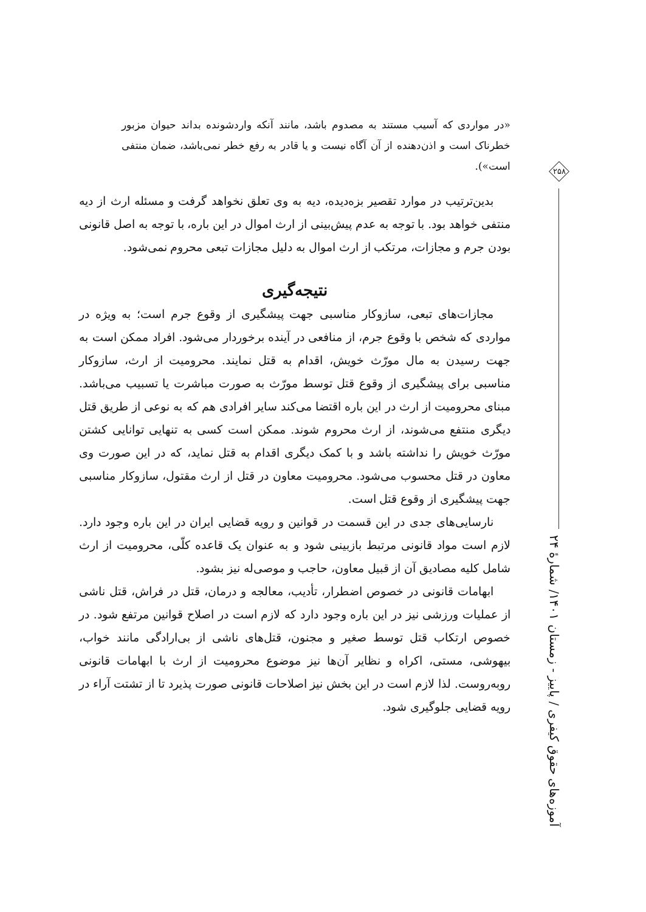«در مواردی که آسیب مستند به مصدوم باشد، مانند آنکه واردشونده بداند حیوان مزبور خطرناک است و اذن‌دهنده از آن آگاه نیست و یا قادر به رفع خطر نمی‌باشد، ضمان منتفی است»).
بدین‌ترتیب در موارد تقصیر بزه‌دیده، دیه به وی تعلق نخواهد گرفت و مسئله ارث از دیه منتفی خواهد بود. با توجه به عدم پیش‌بینی از ارث اموال در این باره، با توجه به اصل قانونی بودن جرم و مجازات، مرتکب از ارث اموال به دلیل مجازات تبعی محروم نمی‌شود.
نتیجه‌گیری
مجازات‌های تبعی، سازوکار مناسبی جهت پیشگیری از وقوع جرم است؛ به ویژه در مواردی که شخص با وقوع جرم، از منافعی در آینده برخوردار می‌شود. افراد ممکن است به جهت رسیدن به مال مورّث خویش، اقدام به قتل نمایند. محرومیت از ارث، سازوکار مناسبی برای پیشگیری از وقوع قتل توسط مورّث به صورت مباشرت یا تسبیب می‌باشد. مبنای محرومیت از ارث در این باره اقتضا می‌کند سایر افرادی هم که به نوعی از طریق قتل دیگری منتفع می‌شوند، از ارث محروم شوند. ممکن است کسی به تنهایی توانایی کشتن مورّث خویش را نداشته باشد و با کمک دیگری اقدام به قتل نماید، که در این صورت وی معاون در قتل محسوب می‌شود. محرومیت معاون در قتل از ارث مقتول، سازوکار مناسبی جهت پیشگیری از وقوع قتل است.
نارسایی‌های جدی در این قسمت در قوانین و رویه قضایی ایران در این باره وجود دارد. لازم است مواد قانونی مرتبط بازبینی شود و به عنوان یک قاعده کلّی، محرومیت از ارث شامل کلیه مصادیق آن از قبیل معاون، حاجب و موصی‌له نیز بشود.
ابهامات قانونی در خصوص اضطرار، تأدیب، معالجه و درمان، قتل در فراش، قتل ناشی از عملیات ورزشی نیز در این باره وجود دارد که لازم است در اصلاح قوانین مرتفع شود. در خصوص ارتکاب قتل توسط صغیر و مجنون، قتل‌های ناشی از بی‌ارادگی مانند خواب، بیهوشی، مستی، اکراه و نظایر آن‌ها نیز موضوع محرومیت از ارث با ابهامات قانونی روبه‌روست. لذا لازم است در این بخش نیز اصلاحات قانونی صورت پذیرد تا از تشتت آراء در رویه قضایی جلوگیری شود.
۲۵۸
آموزه‌های حقوق کیفری / پاییز - زمستان ۱۴۰۱/ شمارهٔ ۲۴